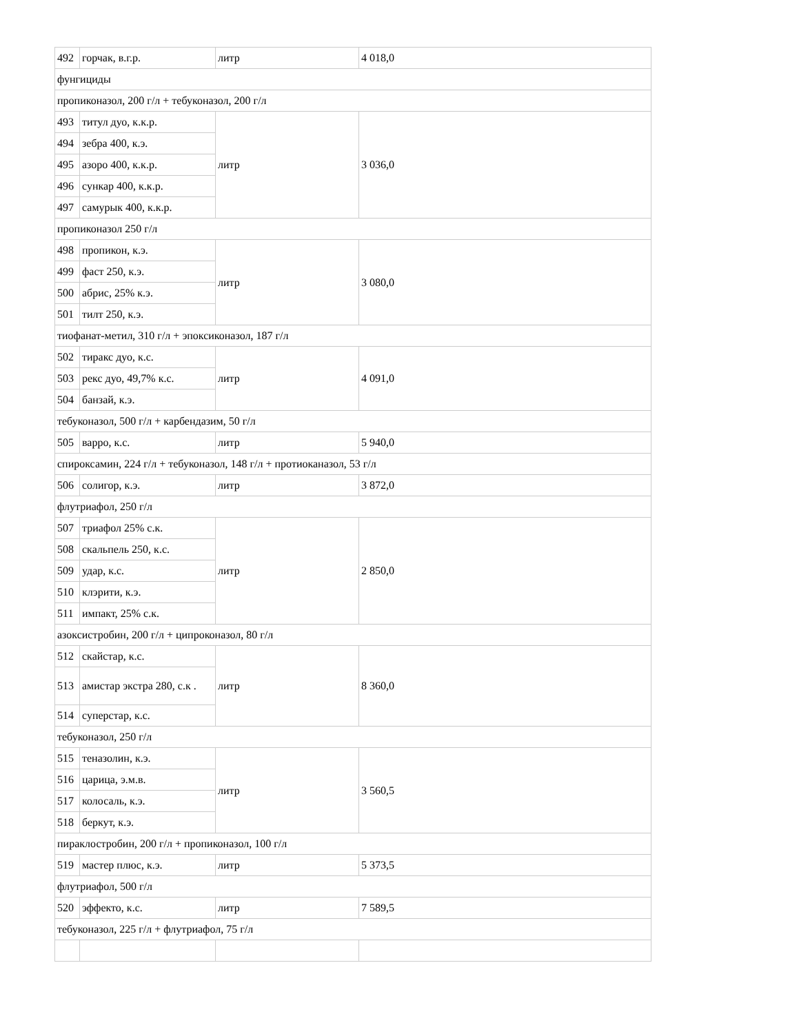| 492 | горчак, в.г.р. | литр | 4 018,0 |
| фунгициды | | | |
| пропиконазол, 200 г/л + тебуконазол, 200 г/л | | | |
| 493 | титул дуо, к.к.р. | литр | 3 036,0 |
| 494 | зебра 400, к.э. | | |
| 495 | азоро 400, к.к.р. | | |
| 496 | сункар 400, к.к.р. | | |
| 497 | самурык 400, к.к.р. | | |
| пропиконазол 250 г/л | | | |
| 498 | пропикон, к.э. | литр | 3 080,0 |
| 499 | фаст 250, к.э. | | |
| 500 | абрис, 25% к.э. | | |
| 501 | тилт 250, к.э. | | |
| тиофанат-метил, 310 г/л + эпоксиконазол, 187 г/л | | | |
| 502 | тиракс дуо, к.с. | литр | 4 091,0 |
| 503 | рекс дуо, 49,7% к.с. | | |
| 504 | банзай, к.э. | | |
| тебуконазол, 500 г/л + карбендазим, 50 г/л | | | |
| 505 | варро, к.с. | литр | 5 940,0 |
| спироксамин, 224 г/л + тебуконазол, 148 г/л + протиоканазол, 53 г/л | | | |
| 506 | солигор, к.э. | литр | 3 872,0 |
| флутриафол, 250 г/л | | | |
| 507 | триафол 25% с.к. | литр | 2 850,0 |
| 508 | скальпель 250, к.с. | | |
| 509 | удар, к.с. | | |
| 510 | клэрити, к.э. | | |
| 511 | импакт, 25% с.к. | | |
| азоксистробин, 200 г/л + ципроконазол, 80 г/л | | | |
| 512 | скайстар, к.с. | литр | 8 360,0 |
| 513 | амистар экстра 280, с.к . | | |
| 514 | суперстар, к.с. | | |
| тебуконазол, 250 г/л | | | |
| 515 | теназолин, к.э. | литр | 3 560,5 |
| 516 | царица, э.м.в. | | |
| 517 | колосаль, к.э. | | |
| 518 | беркут, к.э. | | |
| пираклостробин, 200 г/л + пропиконазол, 100 г/л | | | |
| 519 | мастер плюс, к.э. | литр | 5 373,5 |
| флутриафол, 500 г/л | | | |
| 520 | эффекто, к.с. | литр | 7 589,5 |
| тебуконазол, 225 г/л + флутриафол, 75 г/л | | | |